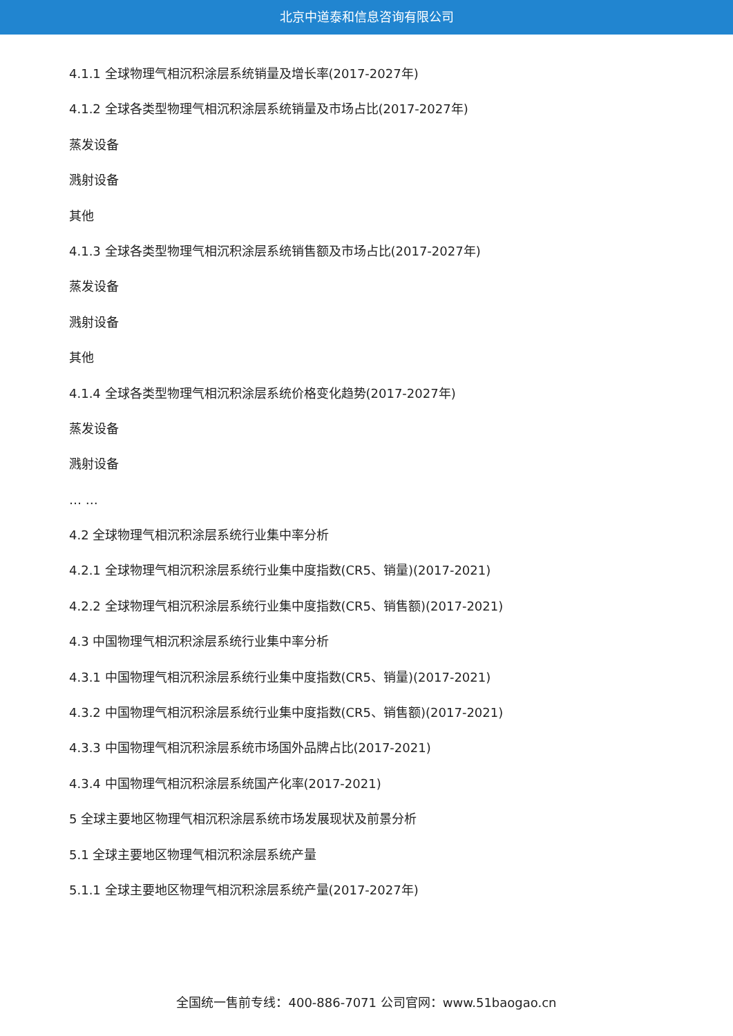北京中道泰和信息咨询有限公司
4.1.1 全球物理气相沉积涂层系统销量及增长率(2017-2027年)
4.1.2 全球各类型物理气相沉积涂层系统销量及市场占比(2017-2027年)
蒸发设备
溅射设备
其他
4.1.3 全球各类型物理气相沉积涂层系统销售额及市场占比(2017-2027年)
蒸发设备
溅射设备
其他
4.1.4 全球各类型物理气相沉积涂层系统价格变化趋势(2017-2027年)
蒸发设备
溅射设备
… …
4.2 全球物理气相沉积涂层系统行业集中率分析
4.2.1 全球物理气相沉积涂层系统行业集中度指数(CR5、销量)(2017-2021)
4.2.2 全球物理气相沉积涂层系统行业集中度指数(CR5、销售额)(2017-2021)
4.3 中国物理气相沉积涂层系统行业集中率分析
4.3.1 中国物理气相沉积涂层系统行业集中度指数(CR5、销量)(2017-2021)
4.3.2 中国物理气相沉积涂层系统行业集中度指数(CR5、销售额)(2017-2021)
4.3.3 中国物理气相沉积涂层系统市场国外品牌占比(2017-2021)
4.3.4 中国物理气相沉积涂层系统国产化率(2017-2021)
5 全球主要地区物理气相沉积涂层系统市场发展现状及前景分析
5.1 全球主要地区物理气相沉积涂层系统产量
5.1.1 全球主要地区物理气相沉积涂层系统产量(2017-2027年)
全国统一售前专线：400-886-7071 公司官网：www.51baogao.cn